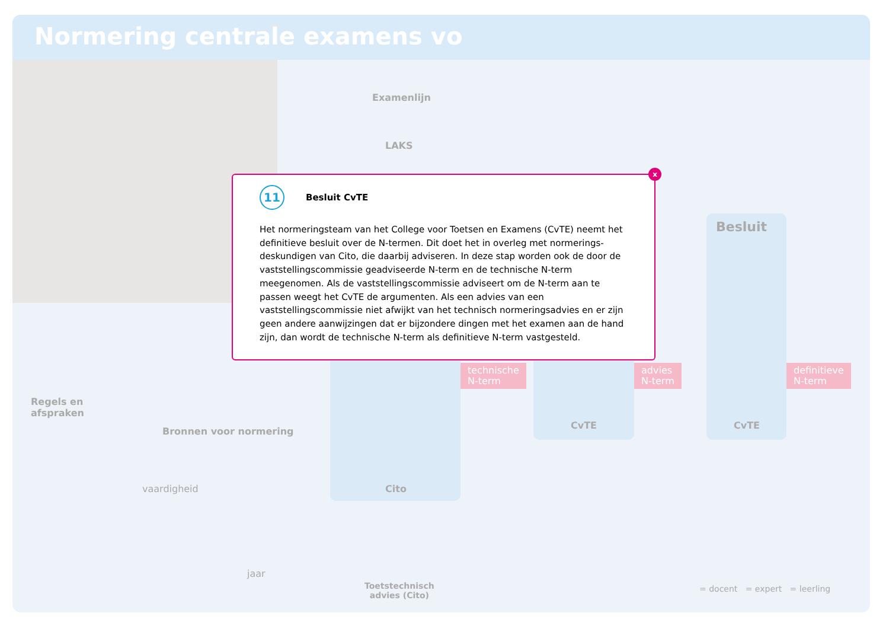Normering centrale examens vo
Examenlijn
LAKS
Besluit
technische
N-term
advies
N-term
definitieve
N-term
CvTE CvTE
Cito
Regels en
afspraken
Bronnen voor normering
jaar
vaardigheid
Toetstechnisch
advies (Cito)
= docent = expert = leerling
x
11 Besluit CvTE
Het normeringsteam van het College voor Toetsen en Examens (CvTE) neemt het definitieve besluit over de N-termen. Dit doet het in overleg met normerings-deskundigen van Cito, die daarbij adviseren. In deze stap worden ook de door de vaststellingscommissie geadviseerde N-term en de technische N-term meegenomen. Als de vaststellingscommissie adviseert om de N-term aan te passen weegt het CvTE de argumenten. Als een advies van een vaststellingscommissie niet afwijkt van het technisch normeringsadvies en er zijn geen andere aanwijzingen dat er bijzondere dingen met het examen aan de hand zijn, dan wordt de technische N-term als definitieve N-term vastgesteld.